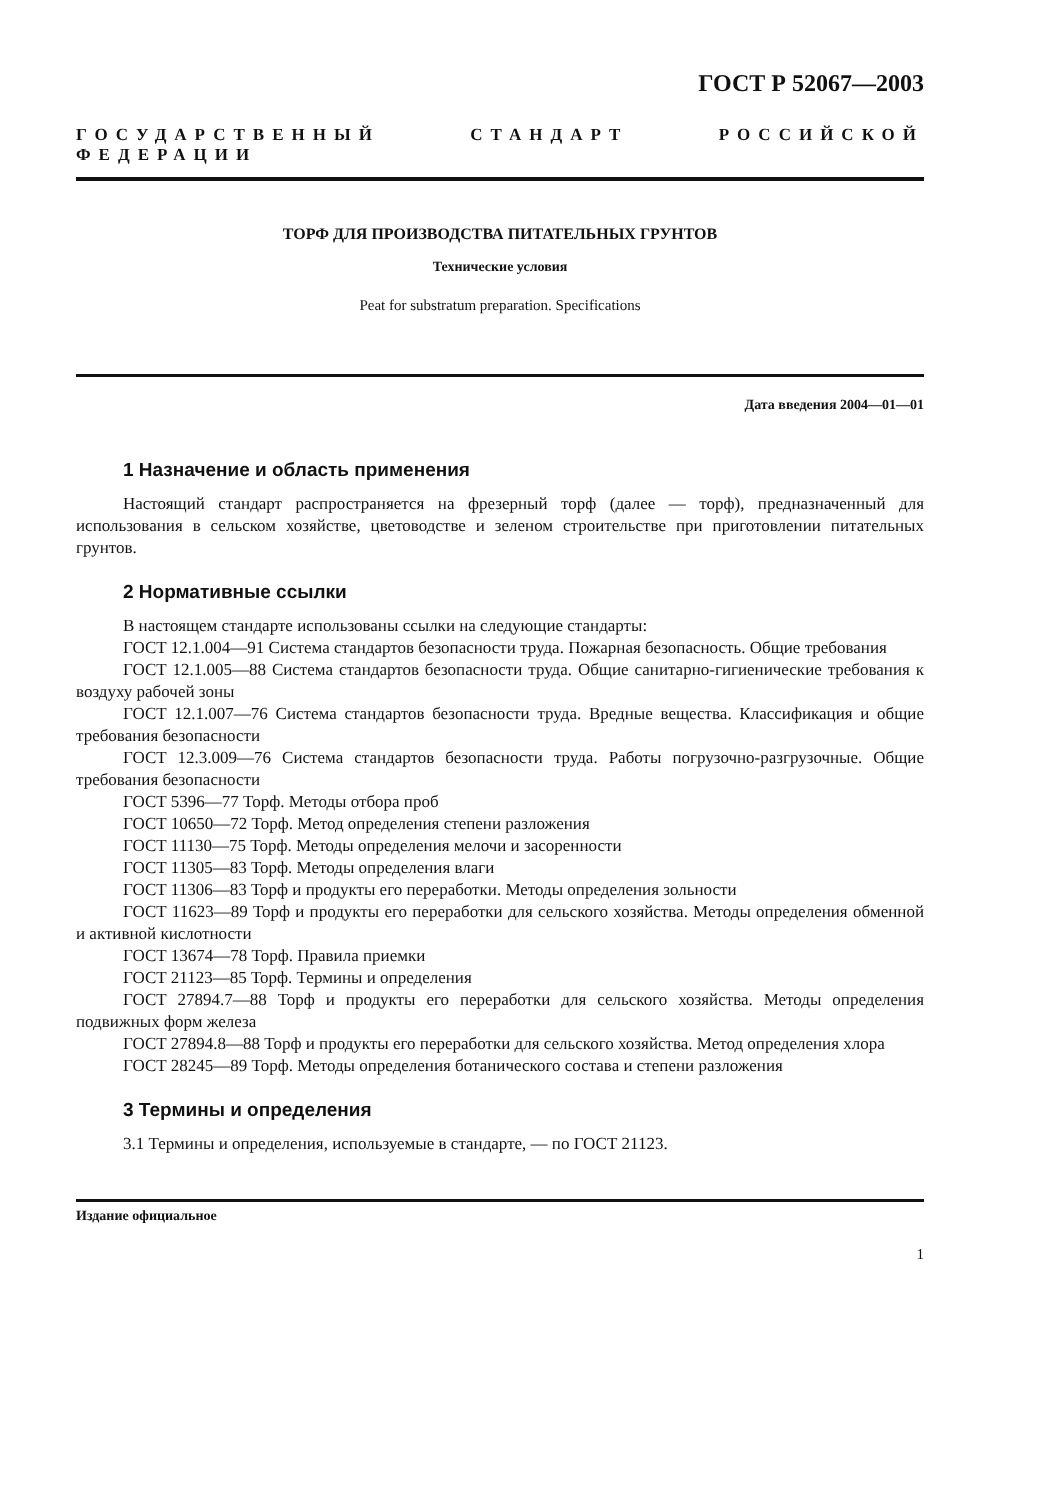ГОСТ Р 52067—2003
ГОСУДАРСТВЕННЫЙ СТАНДАРТ РОССИЙСКОЙ ФЕДЕРАЦИИ
ТОРФ ДЛЯ ПРОИЗВОДСТВА ПИТАТЕЛЬНЫХ ГРУНТОВ
Технические условия
Peat for substratum preparation. Specifications
Дата введения 2004—01—01
1 Назначение и область применения
Настоящий стандарт распространяется на фрезерный торф (далее — торф), предназначенный для использования в сельском хозяйстве, цветоводстве и зеленом строительстве при приготовлении питательных грунтов.
2 Нормативные ссылки
В настоящем стандарте использованы ссылки на следующие стандарты:
ГОСТ 12.1.004—91 Система стандартов безопасности труда. Пожарная безопасность. Общие требования
ГОСТ 12.1.005—88 Система стандартов безопасности труда. Общие санитарно-гигиенические требования к воздуху рабочей зоны
ГОСТ 12.1.007—76 Система стандартов безопасности труда. Вредные вещества. Классификация и общие требования безопасности
ГОСТ 12.3.009—76 Система стандартов безопасности труда. Работы погрузочно-разгрузочные. Общие требования безопасности
ГОСТ 5396—77 Торф. Методы отбора проб
ГОСТ 10650—72 Торф. Метод определения степени разложения
ГОСТ 11130—75 Торф. Методы определения мелочи и засоренности
ГОСТ 11305—83 Торф. Методы определения влаги
ГОСТ 11306—83 Торф и продукты его переработки. Методы определения зольности
ГОСТ 11623—89 Торф и продукты его переработки для сельского хозяйства. Методы определения обменной и активной кислотности
ГОСТ 13674—78 Торф. Правила приемки
ГОСТ 21123—85 Торф. Термины и определения
ГОСТ 27894.7—88 Торф и продукты его переработки для сельского хозяйства. Методы определения подвижных форм железа
ГОСТ 27894.8—88 Торф и продукты его переработки для сельского хозяйства. Метод определения хлора
ГОСТ 28245—89 Торф. Методы определения ботанического состава и степени разложения
3 Термины и определения
3.1 Термины и определения, используемые в стандарте, — по ГОСТ 21123.
Издание официальное
1